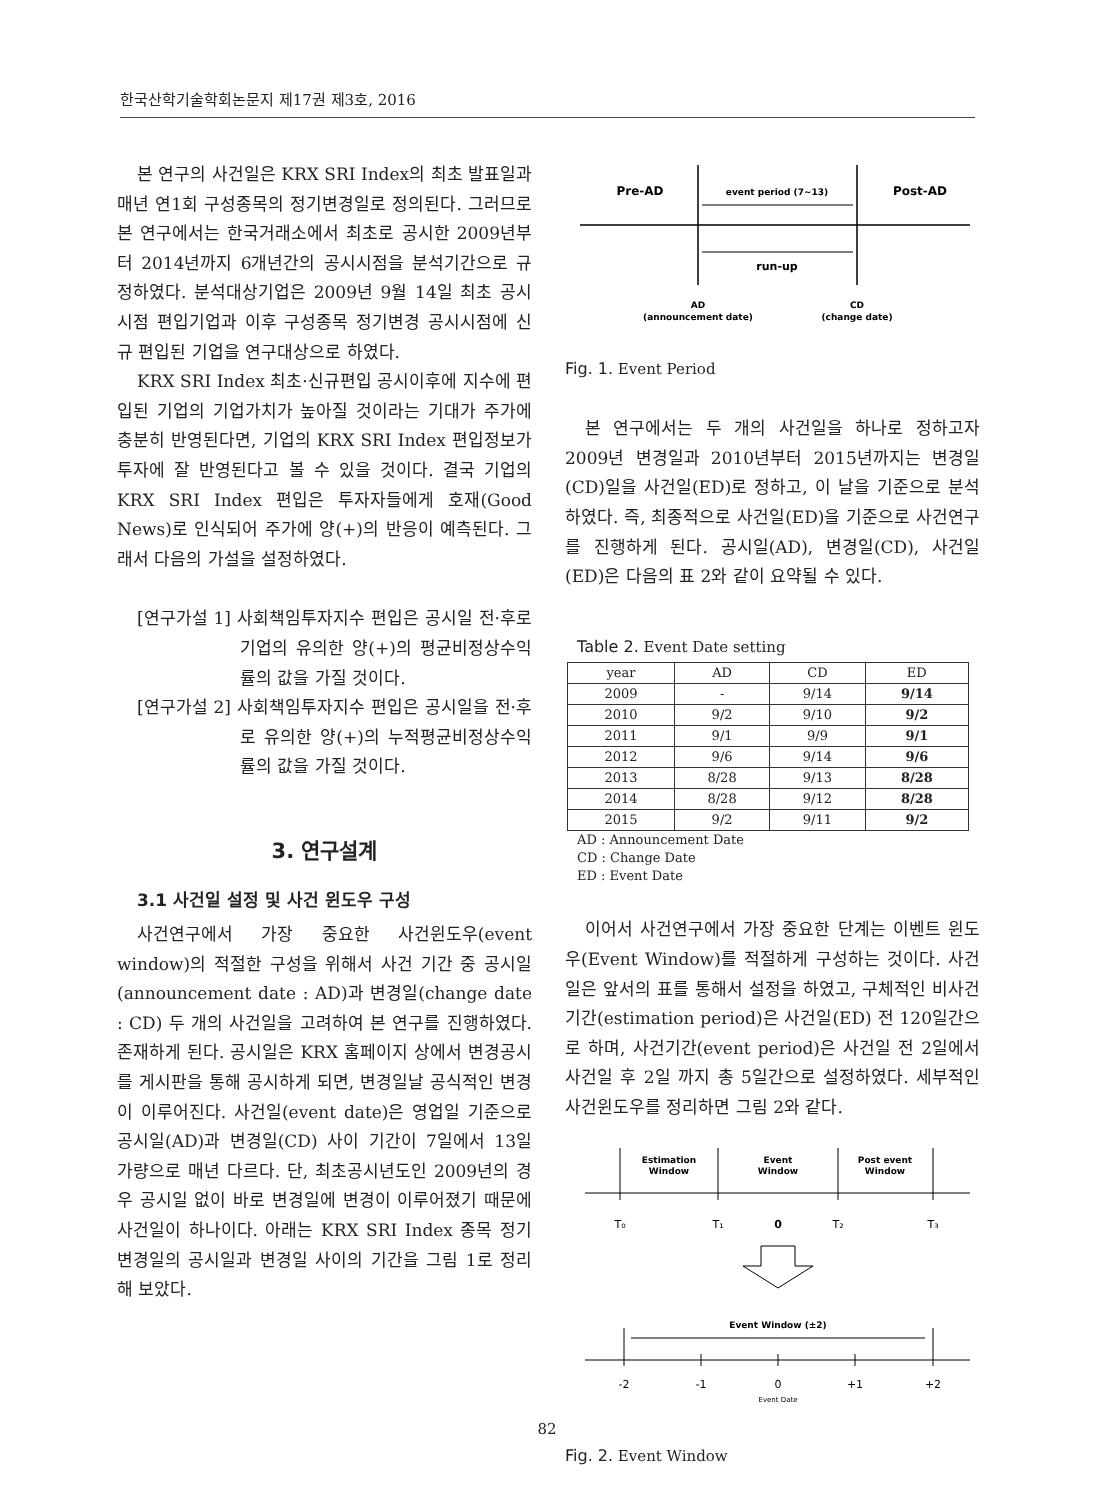한국산학기술학회논문지 제17권 제3호, 2016
본 연구의 사건일은 KRX SRI Index의 최초 발표일과 매년 연1회 구성종목의 정기변경일로 정의된다. 그러므로 본 연구에서는 한국거래소에서 최초로 공시한 2009년부터 2014년까지 6개년간의 공시시점을 분석기간으로 규정하였다. 분석대상기업은 2009년 9월 14일 최초 공시시점 편입기업과 이후 구성종목 정기변경 공시시점에 신규 편입된 기업을 연구대상으로 하였다.
KRX SRI Index 최초·신규편입 공시이후에 지수에 편입된 기업의 기업가치가 높아질 것이라는 기대가 주가에 충분히 반영된다면, 기업의 KRX SRI Index 편입정보가 투자에 잘 반영된다고 볼 수 있을 것이다. 결국 기업의 KRX SRI Index 편입은 투자자들에게 호재(Good News)로 인식되어 주가에 양(+)의 반응이 예측된다. 그래서 다음의 가설을 설정하였다.
[연구가설 1] 사회책임투자지수 편입은 공시일 전·후로 기업의 유의한 양(+)의 평균비정상수익률의 값을 가질 것이다.
[연구가설 2] 사회책임투자지수 편입은 공시일을 전·후로 유의한 양(+)의 누적평균비정상수익률의 값을 가질 것이다.
3. 연구설계
3.1 사건일 설정 및 사건 윈도우 구성
사건연구에서 가장 중요한 사건윈도우(event window)의 적절한 구성을 위해서 사건 기간 중 공시일(announcement date : AD)과 변경일(change date : CD) 두 개의 사건일을 고려하여 본 연구를 진행하였다. 존재하게 된다. 공시일은 KRX 홈페이지 상에서 변경공시를 게시판을 통해 공시하게 되면, 변경일날 공식적인 변경이 이루어진다. 사건일(event date)은 영업일 기준으로 공시일(AD)과 변경일(CD) 사이 기간이 7일에서 13일 가량으로 매년 다르다. 단, 최초공시년도인 2009년의 경우 공시일 없이 바로 변경일에 변경이 이루어졌기 때문에 사건일이 하나이다. 아래는 KRX SRI Index 종목 정기변경일의 공시일과 변경일 사이의 기간을 그림 1로 정리해 보았다.
Pre-AD
event period (7~13)
Post-AD
run-up
AD
(announcement date)
CD
(change date)
Fig. 1. Event Period
본 연구에서는 두 개의 사건일을 하나로 정하고자 2009년 변경일과 2010년부터 2015년까지는 변경일(CD)일을 사건일(ED)로 정하고, 이 날을 기준으로 분석하였다. 즉, 최종적으로 사건일(ED)을 기준으로 사건연구를 진행하게 된다. 공시일(AD), 변경일(CD), 사건일(ED)은 다음의 표 2와 같이 요약될 수 있다.
Table 2. Event Date setting
| year | AD | CD | ED |
| --- | --- | --- | --- |
| 2009 | - | 9/14 | 9/14 |
| 2010 | 9/2 | 9/10 | 9/2 |
| 2011 | 9/1 | 9/9 | 9/1 |
| 2012 | 9/6 | 9/14 | 9/6 |
| 2013 | 8/28 | 9/13 | 8/28 |
| 2014 | 8/28 | 9/12 | 8/28 |
| 2015 | 9/2 | 9/11 | 9/2 |
AD : Announcement Date
CD : Change Date
ED : Event Date
이어서 사건연구에서 가장 중요한 단계는 이벤트 윈도우(Event Window)를 적절하게 구성하는 것이다. 사건일은 앞서의 표를 통해서 설정을 하였고, 구체적인 비사건기간(estimation period)은 사건일(ED) 전 120일간으로 하며, 사건기간(event period)은 사건일 전 2일에서 사건일 후 2일 까지 총 5일간으로 설정하였다. 세부적인 사건윈도우를 정리하면 그림 2와 같다.
Estimation
Window
Event
Window
Post event
Window
T₀
T₁
0
T₂
T₃
Event Window (±2)
-2
-1
0
+1
+2
Event Date
Fig. 2. Event Window
82